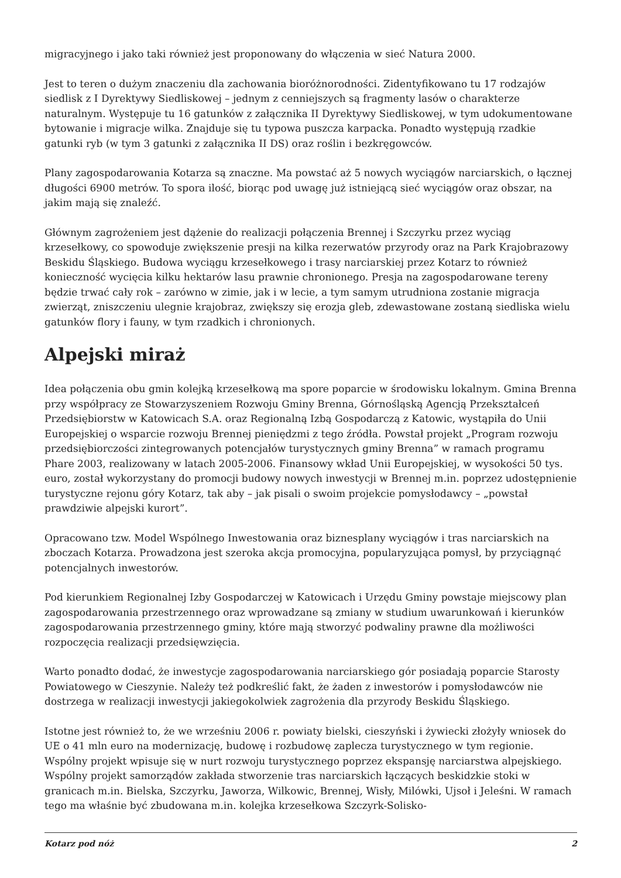migracyjnego i jako taki również jest proponowany do włączenia w sieć Natura 2000.
Jest to teren o dużym znaczeniu dla zachowania bioróżnorodności. Zidentyfikowano tu 17 rodzajów siedlisk z I Dyrektywy Siedliskowej – jednym z cenniejszych są fragmenty lasów o charakterze naturalnym. Występuje tu 16 gatunków z załącznika II Dyrektywy Siedliskowej, w tym udokumentowane bytowanie i migracje wilka. Znajduje się tu typowa puszcza karpacka. Ponadto występują rzadkie gatunki ryb (w tym 3 gatunki z załącznika II DS) oraz roślin i bezkręgowców.
Plany zagospodarowania Kotarza są znaczne. Ma powstać aż 5 nowych wyciągów narciarskich, o łącznej długości 6900 metrów. To spora ilość, biorąc pod uwagę już istniejącą sieć wyciągów oraz obszar, na jakim mają się znaleźć.
Głównym zagrożeniem jest dążenie do realizacji połączenia Brennej i Szczyrku przez wyciąg krzesełkowy, co spowoduje zwiększenie presji na kilka rezerwatów przyrody oraz na Park Krajobrazowy Beskidu Śląskiego. Budowa wyciągu krzesełkowego i trasy narciarskiej przez Kotarz to również konieczność wycięcia kilku hektarów lasu prawnie chronionego. Presja na zagospodarowane tereny będzie trwać cały rok – zarówno w zimie, jak i w lecie, a tym samym utrudniona zostanie migracja zwierząt, zniszczeniu ulegnie krajobraz, zwiększy się erozja gleb, zdewastowane zostaną siedliska wielu gatunków flory i fauny, w tym rzadkich i chronionych.
Alpejski miraż
Idea połączenia obu gmin kolejką krzesełkową ma spore poparcie w środowisku lokalnym. Gmina Brenna przy współpracy ze Stowarzyszeniem Rozwoju Gminy Brenna, Górnośląską Agencją Przekształceń Przedsiębiorstw w Katowicach S.A. oraz Regionalną Izbą Gospodarczą z Katowic, wystąpiła do Unii Europejskiej o wsparcie rozwoju Brennej pieniędzmi z tego źródła. Powstał projekt „Program rozwoju przedsiębiorczości zintegrowanych potencjałów turystycznych gminy Brenna” w ramach programu Phare 2003, realizowany w latach 2005-2006. Finansowy wkład Unii Europejskiej, w wysokości 50 tys. euro, został wykorzystany do promocji budowy nowych inwestycji w Brennej m.in. poprzez udostępnienie turystyczne rejonu góry Kotarz, tak aby – jak pisali o swoim projekcie pomysłodawcy – „powstał prawdziwie alpejski kurort”.
Opracowano tzw. Model Wspólnego Inwestowania oraz biznesplany wyciągów i tras narciarskich na zboczach Kotarza. Prowadzona jest szeroka akcja promocyjna, popularyzująca pomysł, by przyciągnąć potencjalnych inwestorów.
Pod kierunkiem Regionalnej Izby Gospodarczej w Katowicach i Urzędu Gminy powstaje miejscowy plan zagospodarowania przestrzennego oraz wprowadzane są zmiany w studium uwarunkowań i kierunków zagospodarowania przestrzennego gminy, które mają stworzyć podwaliny prawne dla możliwości rozpoczęcia realizacji przedsięwzięcia.
Warto ponadto dodać, że inwestycje zagospodarowania narciarskiego gór posiadają poparcie Starosty Powiatowego w Cieszynie. Należy też podkreślić fakt, że żaden z inwestorów i pomysłodawców nie dostrzega w realizacji inwestycji jakiegokolwiek zagrożenia dla przyrody Beskidu Śląskiego.
Istotne jest również to, że we wrześniu 2006 r. powiaty bielski, cieszyński i żywiecki złożyły wniosek do UE o 41 mln euro na modernizację, budowę i rozbudowę zaplecza turystycznego w tym regionie. Wspólny projekt wpisuje się w nurt rozwoju turystycznego poprzez ekspansję narciarstwa alpejskiego. Wspólny projekt samorządów zakłada stworzenie tras narciarskich łączących beskidzkie stoki w granicach m.in. Bielska, Szczyrku, Jaworza, Wilkowic, Brennej, Wisły, Milówki, Ujsoł i Jeleśni. W ramach tego ma właśnie być zbudowana m.in. kolejka krzesełkowa Szczyrk-Solisko-
Kotarz pod nóż 2